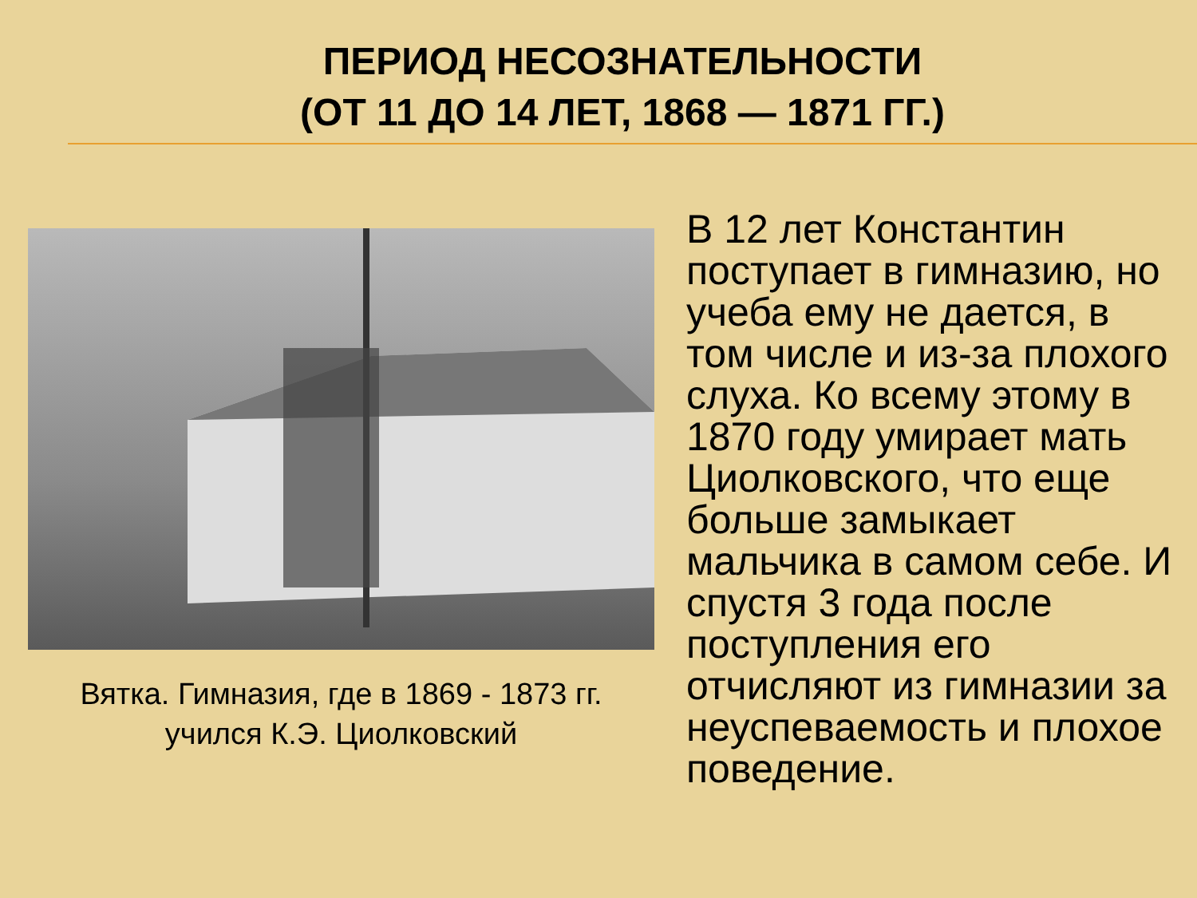ПЕРИОД НЕСОЗНАТЕЛЬНОСТИ
(ОТ 11 ДО 14 ЛЕТ, 1868 — 1871 ГГ.)
Вятка. Гимназия, где в 1869 - 1873 гг.
учился К.Э. Циолковский
В 12 лет Константин поступает в гимназию, но учеба ему не дается, в том числе и из-за плохого слуха. Ко всему этому в 1870 году умирает мать Циолковского, что еще больше замыкает мальчика в самом себе. И спустя 3 года после поступления его отчисляют из гимназии за неуспеваемость и плохое поведение.